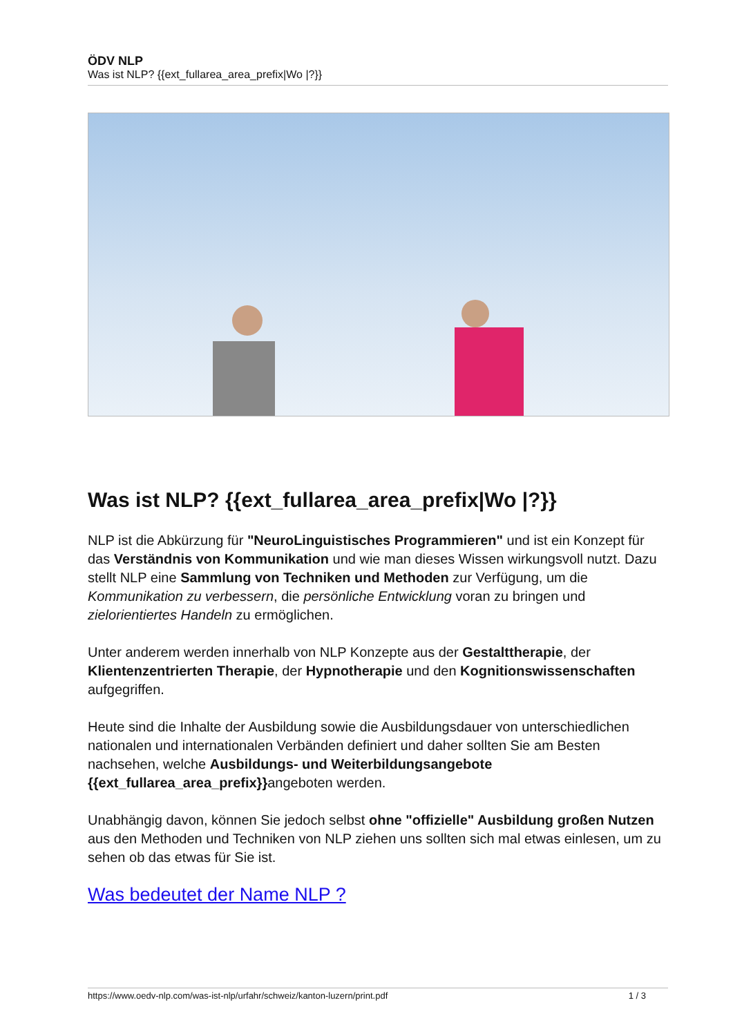ÖDV NLP
Was ist NLP? {{ext_fullarea_area_prefix|Wo |?}}
Was ist NLP? {{ext_fullarea_area_prefix|Wo |?}}
NLP ist die Abkürzung für "NeuroLinguistisches Programmieren" und ist ein Konzept für das Verständnis von Kommunikation und wie man dieses Wissen wirkungsvoll nutzt. Dazu stellt NLP eine Sammlung von Techniken und Methoden zur Verfügung, um die Kommunikation zu verbessern, die persönliche Entwicklung voran zu bringen und zielorientiertes Handeln zu ermöglichen.
Unter anderem werden innerhalb von NLP Konzepte aus der Gestalttherapie, der Klientenzentrierten Therapie, der Hypnotherapie und den Kognitionswissenschaften aufgegriffen.
Heute sind die Inhalte der Ausbildung sowie die Ausbildungsdauer von unterschiedlichen nationalen und internationalen Verbänden definiert und daher sollten Sie am Besten nachsehen, welche Ausbildungs- und Weiterbildungsangebote {{ext_fullarea_area_prefix}}angeboten werden.
Unabhängig davon, können Sie jedoch selbst ohne "offizielle" Ausbildung großen Nutzen aus den Methoden und Techniken von NLP ziehen uns sollten sich mal etwas einlesen, um zu sehen ob das etwas für Sie ist.
Was bedeutet der Name NLP ?
https://www.oedv-nlp.com/was-ist-nlp/urfahr/schweiz/kanton-luzern/print.pdf 1 / 3